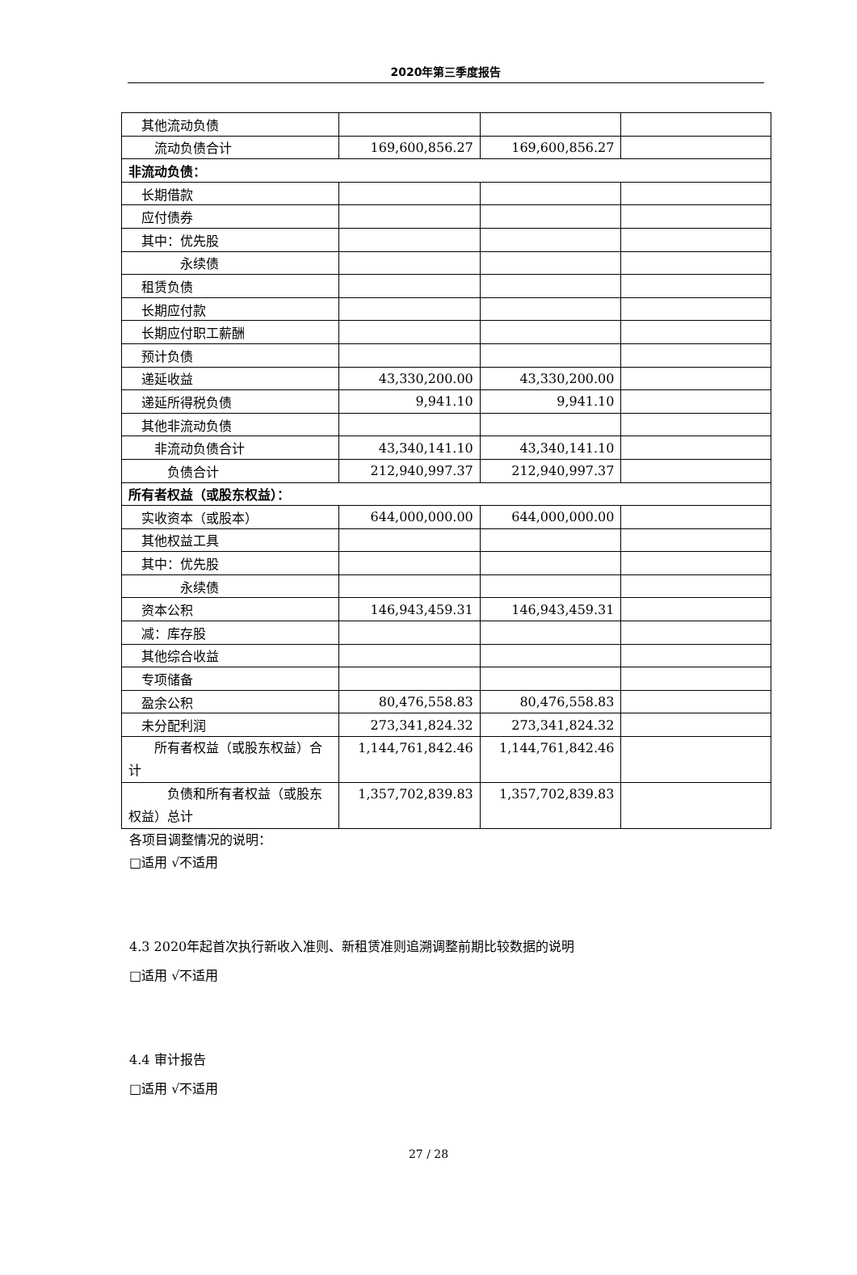2020年第三季度报告
| 其他流动负债 | | | |
| 流动负债合计 | 169,600,856.27 | 169,600,856.27 | |
| 非流动负债： | | | |
| 长期借款 | | | |
| 应付债券 | | | |
| 其中：优先股 | | | |
| 永续债 | | | |
| 租赁负债 | | | |
| 长期应付款 | | | |
| 长期应付职工薪酬 | | | |
| 预计负债 | | | |
| 递延收益 | 43,330,200.00 | 43,330,200.00 | |
| 递延所得税负债 | 9,941.10 | 9,941.10 | |
| 其他非流动负债 | | | |
| 非流动负债合计 | 43,340,141.10 | 43,340,141.10 | |
| 负债合计 | 212,940,997.37 | 212,940,997.37 | |
| 所有者权益（或股东权益）： | | | |
| 实收资本（或股本） | 644,000,000.00 | 644,000,000.00 | |
| 其他权益工具 | | | |
| 其中：优先股 | | | |
| 永续债 | | | |
| 资本公积 | 146,943,459.31 | 146,943,459.31 | |
| 减：库存股 | | | |
| 其他综合收益 | | | |
| 专项储备 | | | |
| 盈余公积 | 80,476,558.83 | 80,476,558.83 | |
| 未分配利润 | 273,341,824.32 | 273,341,824.32 | |
| 所有者权益（或股东权益）合计 | 1,144,761,842.46 | 1,144,761,842.46 | |
| 负债和所有者权益（或股东权益）总计 | 1,357,702,839.83 | 1,357,702,839.83 | |
各项目调整情况的说明：
□适用 √不适用
4.3 2020年起首次执行新收入准则、新租赁准则追溯调整前期比较数据的说明
□适用 √不适用
4.4 审计报告
□适用 √不适用
27 / 28